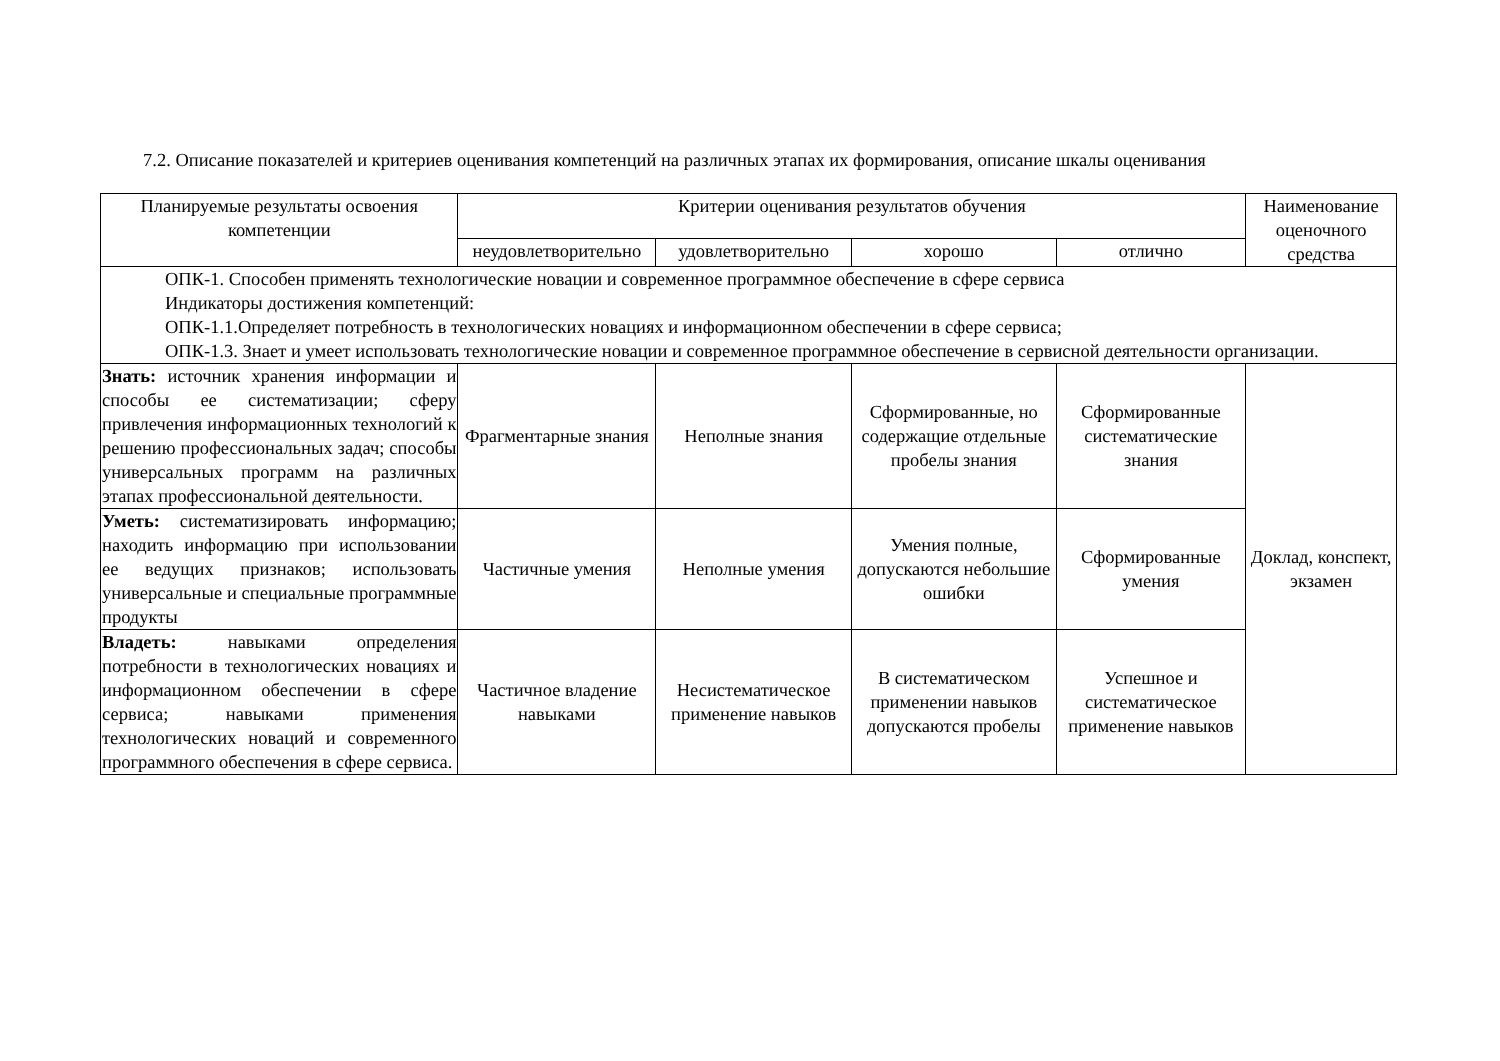7.2. Описание показателей и критериев оценивания компетенций на различных этапах их формирования, описание шкалы оценивания
| Планируемые результаты освоения компетенции | Критерии оценивания результатов обучения | | | | Наименование оценочного средства |
| --- | --- | --- | --- | --- | --- |
| | неудовлетворительно | удовлетворительно | хорошо | отлично | |
| ОПК-1. Способен применять технологические новации и современное программное обеспечение в сфере сервиса Индикаторы достижения компетенций: ОПК-1.1.Определяет потребность в технологических новациях и информационном обеспечении в сфере сервиса; ОПК-1.3. Знает и умеет использовать технологические новации и современное программное обеспечение в сервисной деятельности организации. | | | | | |
| Знать: источник хранения информации и способы ее систематизации; сферу привлечения информационных технологий к решению профессиональных задач; способы универсальных программ на различных этапах профессиональной деятельности. | Фрагментарные знания | Неполные знания | Сформированные, но содержащие отдельные пробелы знания | Сформированные систематические знания | Доклад, конспект, экзамен |
| Уметь: систематизировать информацию; находить информацию при использовании ее ведущих признаков; использовать универсальные и специальные программные продукты | Частичные умения | Неполные умения | Умения полные, допускаются небольшие ошибки | Сформированные умения | |
| Владеть: навыками определения потребности в технологических новациях и информационном обеспечении в сфере сервиса; навыками применения технологических новаций и современного программного обеспечения в сфере сервиса. | Частичное владение навыками | Несистематическое применение навыков | В систематическом применении навыков допускаются пробелы | Успешное и систематическое применение навыков | |